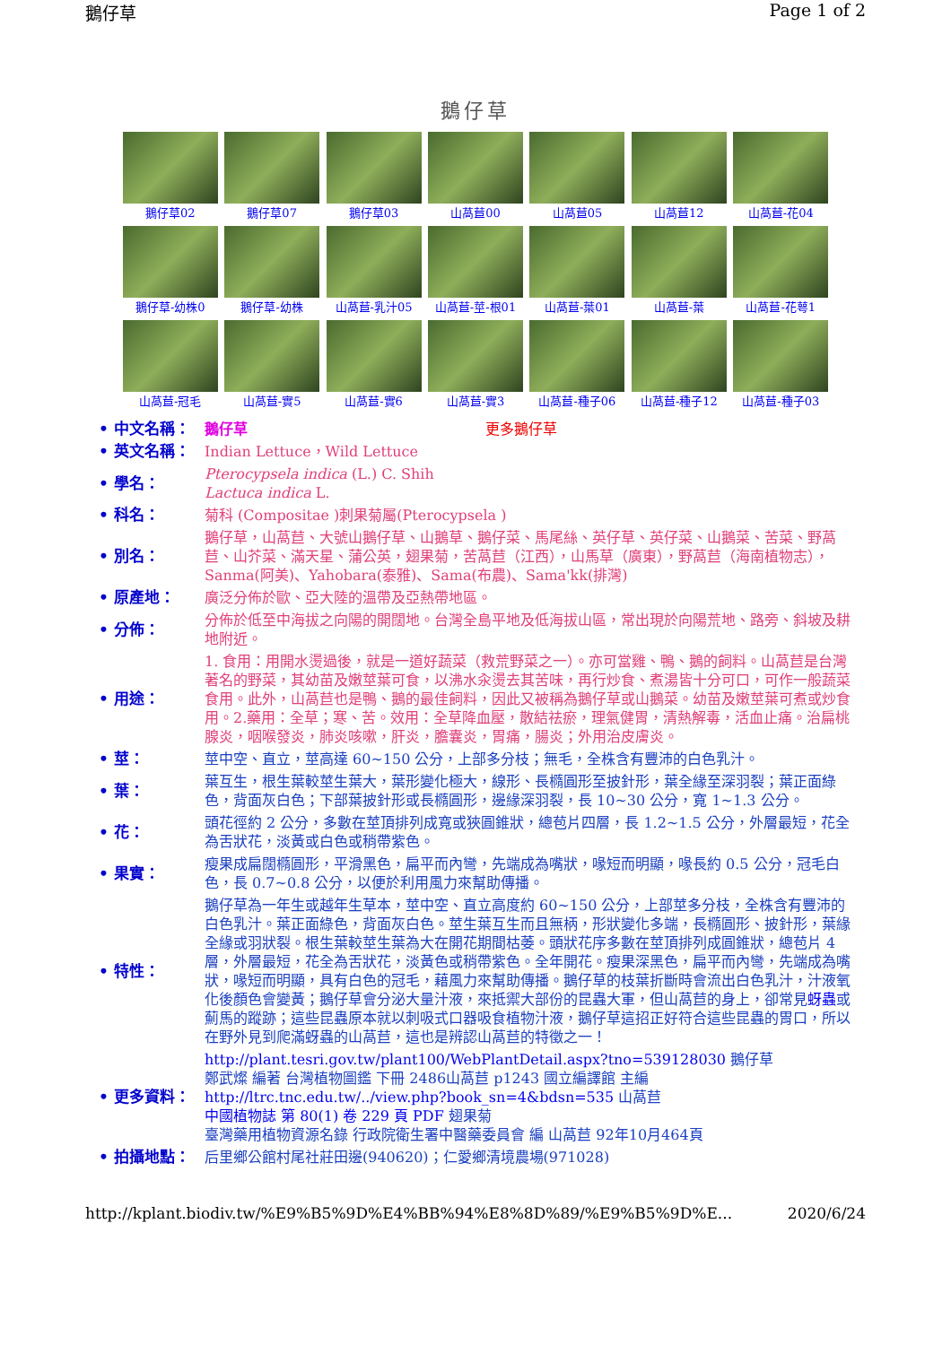鵝仔草 Page 1 of 2
鵝仔草
鵝仔草02
鵝仔草07
鵝仔草03
山萵苣00
山萵苣05
山萵苣12
山萵苣-花04
鵝仔草-幼株0
鵝仔草-幼株
山萵苣-乳汁05
山萵苣-莖-根01
山萵苣-葉01
山萵苣-葉
山萵苣-花萼1
山萵苣-冠毛
山萵苣-實5
山萵苣-實6
山萵苣-實3
山萵苣-種子06
山萵苣-種子12
山萵苣-種子03
| • 中文名稱： | 鵝仔草 更多鵝仔草 |
| • 英文名稱： | Indian Lettuce，Wild Lettuce |
| • 學名： | Pterocypsela indica (L.) C. Shih Lactuca indica L. |
| • 科名： | 菊科 (Compositae )刺果菊屬(Pterocypsela ) |
| • 別名： | 鵝仔草，山萵苣、大號山鵝仔草、山鵝草、鵝仔菜、馬尾絲、英仔草、英仔菜、山鵝菜、苦菜、野萵苣、山芥菜、滿天星、蒲公英，翅果菊，苦萵苣（江西），山馬草（廣東），野萵苣（海南植物志），Sanma(阿美)、Yahobara(泰雅)、Sama(布農)、Sama'kk(排灣) |
| • 原產地： | 廣泛分佈於歐、亞大陸的溫帶及亞熱帶地區。 |
| • 分佈： | 分佈於低至中海拔之向陽的開闊地。台灣全島平地及低海拔山區，常出現於向陽荒地、路旁、斜坡及耕地附近。 |
| • 用途： | 1. 食用：用開水燙過後，就是一道好蔬菜（救荒野菜之一）。亦可當雞、鴨、鵝的飼料。山萵苣是台灣著名的野菜，其幼苗及嫩莖葉可食，以沸水汆燙去其苦味，再行炒食、煮湯皆十分可口，可作一般蔬菜食用。此外，山萵苣也是鴨、鵝的最佳飼料，因此又被稱為鵝仔草或山鵝菜。幼苗及嫩莖葉可煮或炒食用。2.藥用：全草；寒、苦。效用：全草降血壓，散結祛瘀，理氣健胃，清熱解毒，活血止痛。治扁桃腺炎，咽喉發炎，肺炎咳嗽，肝炎，膽囊炎，胃痛，腸炎；外用治皮膚炎。 |
| • 莖： | 莖中空、直立，莖高達 60~150 公分，上部多分枝；無毛，全株含有豐沛的白色乳汁。 |
| • 葉： | 葉互生，根生葉較莖生葉大，葉形變化極大，線形、長橢圓形至披針形，葉全緣至深羽裂；葉正面綠色，背面灰白色；下部葉披針形或長橢圓形，邊緣深羽裂，長 10~30 公分，寬 1~1.3 公分。 |
| • 花： | 頭花徑約 2 公分，多數在莖頂排列成寬或狹圓錐狀，總苞片四層，長 1.2~1.5 公分，外層最短，花全為舌狀花，淡黃或白色或稍帶紫色。 |
| • 果實： | 瘦果成扁闊橢圓形，平滑黑色，扁平而內彎，先端成為嘴狀，喙短而明顯，喙長約 0.5 公分，冠毛白色，長 0.7~0.8 公分，以便於利用風力來幫助傳播。 |
| • 特性： | 鵝仔草為一年生或越年生草本，莖中空、直立高度約 60~150 公分，上部莖多分枝，全株含有豐沛的白色乳汁。葉正面綠色，背面灰白色。莖生葉互生而且無柄，形狀變化多端，長橢圓形、披針形，葉緣全緣或羽狀裂。根生葉較莖生葉為大在開花期間枯萎。頭狀花序多數在莖頂排列成圓錐狀，總苞片 4 層，外層最短，花全為舌狀花，淡黃色或稍帶紫色。全年開花。瘦果深黑色，扁平而內彎，先端成為嘴狀，喙短而明顯，具有白色的冠毛，藉風力來幫助傳播。鵝仔草的枝葉折斷時會流出白色乳汁，汁液氧化後顏色會變黃；鵝仔草會分泌大量汁液，來抵禦大部份的昆蟲大軍，但山萵苣的身上，卻常見 蚜蟲 或薊馬的蹤跡；這些昆蟲原本就以刺吸式口器吸食植物汁液，鵝仔草這招正好符合這些昆蟲的胃口，所以在野外見到爬滿蚜蟲的山萵苣，這也是辨認山萵苣的特徵之一！ |
| • 更多資料： | http://plant.tesri.gov.tw/plant100/WebPlantDetail.aspx?tno=539128030 鵝仔草 鄭武燦 編著 台灣植物圖鑑 下冊 2486山萵苣 p1243 國立編譯館 主編 http://ltrc.tnc.edu.tw/../view.php?book_sn=4&bdsn=535 山萵苣 中國植物誌 第 80(1) 卷 229 頁 PDF 翅果菊 臺灣藥用植物資源名錄 行政院衛生署中醫藥委員會 編 山萵苣 92年10月464頁 |
| • 拍攝地點： | 后里鄉公館村尾社莊田邊(940620)；仁愛鄉清境農場(971028) |
http://kplant.biodiv.tw/%E9%B5%9D%E4%BB%94%E8%8D%89/%E9%B5%9D%E... 2020/6/24